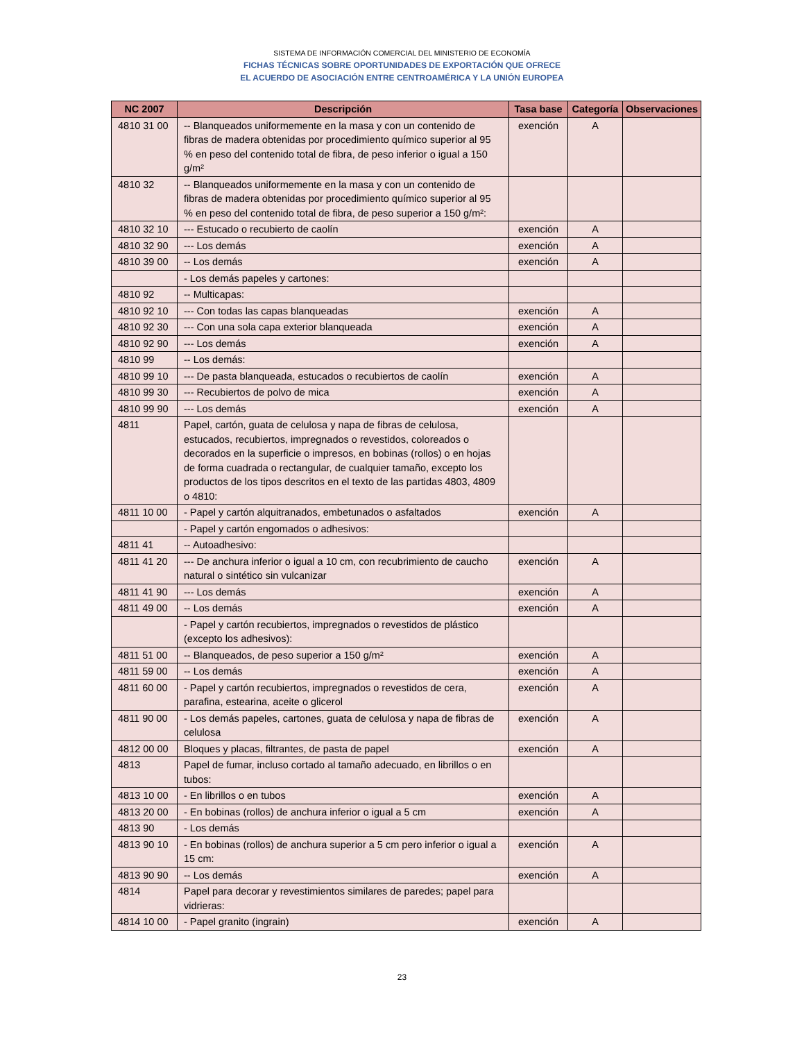SISTEMA DE INFORMACIÓN COMERCIAL DEL MINISTERIO DE ECONOMÍA
FICHAS TÉCNICAS SOBRE OPORTUNIDADES DE EXPORTACIÓN QUE OFRECE
EL ACUERDO DE ASOCIACIÓN ENTRE CENTROAMÉRICA Y LA UNIÓN EUROPEA
| NC 2007 | Descripción | Tasa base | Categoría | Observaciones |
| --- | --- | --- | --- | --- |
| 4810 31 00 | -- Blanqueados uniformemente en la masa y con un contenido de fibras de madera obtenidas por procedimiento químico superior al 95 % en peso del contenido total de fibra, de peso inferior o igual a 150 g/m² | exención | A | |
| 4810 32 | -- Blanqueados uniformemente en la masa y con un contenido de fibras de madera obtenidas por procedimiento químico superior al 95 % en peso del contenido total de fibra, de peso superior a 150 g/m²: | | | |
| 4810 32 10 | --- Estucado o recubierto de caolín | exención | A | |
| 4810 32 90 | --- Los demás | exención | A | |
| 4810 39 00 | -- Los demás | exención | A | |
| | - Los demás papeles y cartones: | | | |
| 4810 92 | -- Multicapas: | | | |
| 4810 92 10 | --- Con todas las capas blanqueadas | exención | A | |
| 4810 92 30 | --- Con una sola capa exterior blanqueada | exención | A | |
| 4810 92 90 | --- Los demás | exención | A | |
| 4810 99 | -- Los demás: | | | |
| 4810 99 10 | --- De pasta blanqueada, estucados o recubiertos de caolín | exención | A | |
| 4810 99 30 | --- Recubiertos de polvo de mica | exención | A | |
| 4810 99 90 | --- Los demás | exención | A | |
| 4811 | Papel, cartón, guata de celulosa y napa de fibras de celulosa, estucados, recubiertos, impregnados o revestidos, coloreados o decorados en la superficie o impresos, en bobinas (rollos) o en hojas de forma cuadrada o rectangular, de cualquier tamaño, excepto los productos de los tipos descritos en el texto de las partidas 4803, 4809 o 4810: | | | |
| 4811 10 00 | - Papel y cartón alquitranados, embetunados o asfaltados | exención | A | |
| | - Papel y cartón engomados o adhesivos: | | | |
| 4811 41 | -- Autoadhesivo: | | | |
| 4811 41 20 | --- De anchura inferior o igual a 10 cm, con recubrimiento de caucho natural o sintético sin vulcanizar | exención | A | |
| 4811 41 90 | --- Los demás | exención | A | |
| 4811 49 00 | -- Los demás | exención | A | |
| | - Papel y cartón recubiertos, impregnados o revestidos de plástico (excepto los adhesivos): | | | |
| 4811 51 00 | -- Blanqueados, de peso superior a 150 g/m² | exención | A | |
| 4811 59 00 | -- Los demás | exención | A | |
| 4811 60 00 | - Papel y cartón recubiertos, impregnados o revestidos de cera, parafina, estearina, aceite o glicerol | exención | A | |
| 4811 90 00 | - Los demás papeles, cartones, guata de celulosa y napa de fibras de celulosa | exención | A | |
| 4812 00 00 | Bloques y placas, filtrantes, de pasta de papel | exención | A | |
| 4813 | Papel de fumar, incluso cortado al tamaño adecuado, en librillos o en tubos: | | | |
| 4813 10 00 | - En librillos o en tubos | exención | A | |
| 4813 20 00 | - En bobinas (rollos) de anchura inferior o igual a 5 cm | exención | A | |
| 4813 90 | - Los demás | | | |
| 4813 90 10 | - En bobinas (rollos) de anchura superior a 5 cm pero inferior o igual a 15 cm: | exención | A | |
| 4813 90 90 | -- Los demás | exención | A | |
| 4814 | Papel para decorar y revestimientos similares de paredes; papel para vidrieras: | | | |
| 4814 10 00 | - Papel granito (ingrain) | exención | A | |
23